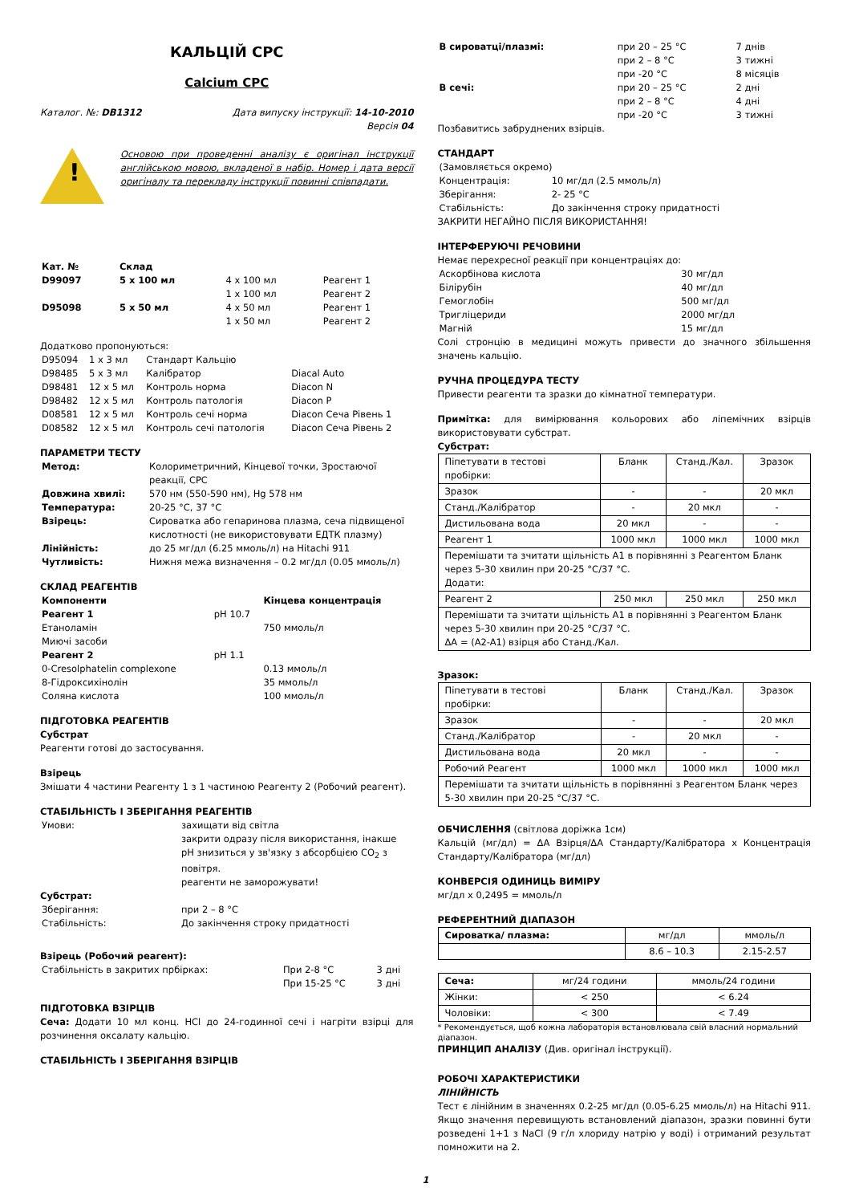КАЛЬЦІЙ CPC
Calcium CPC
Каталог. №: DB1312 Дата випуску інструкції: 14-10-2010
Версія 04
!
Основою при проведенні аналізу є оригінал інструкції англійською мовою, вкладеної в набір. Номер і дата версії оригіналу та перекладу інструкції повинні співпадати.
| Кат. № | Склад | | |
| D99097 | 5 x 100 мл | 4 x 100 мл 1 x 100 мл | Реагент 1 Реагент 2 |
| D95098 | 5 x 50 мл | 4 x 50 мл 1 x 50 мл | Реагент 1 Реагент 2 |
Додатково пропонуються:
| D95094 | 1 x 3 мл | Стандарт Кальцію | |
| D98485 | 5 x 3 мл | Калібратор | Diacal Auto |
| D98481 | 12 x 5 мл | Контроль норма | Diacon N |
| D98482 | 12 x 5 мл | Контроль патологія | Diacon P |
| D08581 | 12 x 5 мл | Контроль сечі норма | Diacon Сеча Рівень 1 |
| D08582 | 12 x 5 мл | Контроль сечі патологія | Diacon Сеча Рівень 2 |
ПАРАМЕТРИ ТЕСТУ
| Метод: | Колориметричний, Кінцевої точки, Зростаючої реакції, CPC |
| Довжина хвилі: | 570 нм (550-590 нм), Hg 578 нм |
| Температура: | 20-25 °C, 37 °C |
| Взірець: | Сироватка або гепаринова плазма, сеча підвищеної кислотності (не використовувати ЕДТК плазму) |
| Лінійність: | до 25 мг/дл (6.25 ммоль/л) на Hitachi 911 |
| Чутливість: | Нижня межа визначення – 0.2 мг/дл (0.05 ммоль/л) |
СКЛАД РЕАГЕНТІВ
| Компоненти | | Кінцева концентрація |
| Реагент 1 | pH 10.7 | |
| Етаноламін | | 750 ммоль/л |
| Миючі засоби | | |
| Реагент 2 | pH 1.1 | |
| 0-Cresolphatelin complexone | | 0.13 ммоль/л |
| 8-Гідроксихінолін | | 35 ммоль/л |
| Соляна кислота | | 100 ммоль/л |
ПІДГОТОВКА РЕАГЕНТІВ
Субстрат
Реагенти готові до застосування.
Взірець
Змішати 4 частини Реагенту 1 з 1 частиною Реагенту 2 (Робочий реагент).
СТАБІЛЬНІСТЬ І ЗБЕРІГАННЯ РЕАГЕНТІВ
| Умови: | захищати від світла закрити одразу після використання, інакше pH знизиться у зв'язку з абсорбцією CO<sub>2</sub> з повітря. реагенти не заморожувати! |
Субстрат:
| Зберігання: | при 2 – 8 °C |
| Стабільність: | До закінчення строку придатності |
Взірець (Робочий реагент):
| Стабільність в закритих прбірках: | При 2-8 °C При 15-25 °C | 3 дні 3 дні |
ПІДГОТОВКА ВЗІРЦІВ
Сеча: Додати 10 мл конц. HCl до 24-годинної сечі і нагріти взірці для розчинення оксалату кальцію.
СТАБІЛЬНІСТЬ І ЗБЕРІГАННЯ ВЗІРЦІВ
| В сироватці/плазмі: | при 20 – 25 °C при 2 – 8 °C при -20 °C | 7 днів 3 тижні 8 місяців |
| В сечі: | при 20 – 25 °C при 2 – 8 °C при -20 °C | 2 дні 4 дні 3 тижні |
Позбавитись забруднених взірців.
СТАНДАРТ
| (Замовляється окремо) | |
| Концентрація: | 10 мг/дл (2.5 ммоль/л) |
| Зберігання: | 2- 25 °C |
| Стабільність: | До закінчення строку придатності |
ЗАКРИТИ НЕГАЙНО ПІСЛЯ ВИКОРИСТАННЯ!
ІНТЕРФЕРУЮЧІ РЕЧОВИНИ
Немає перехресної реакції при концентраціях до:
| Аскорбінова кислота | 30 мг/дл |
| Білірубін | 40 мг/дл |
| Гемоглобін | 500 мг/дл |
| Тригліцериди | 2000 мг/дл |
| Магній | 15 мг/дл |
Солі стронцію в медицині можуть привести до значного збільшення значень кальцію.
РУЧНА ПРОЦЕДУРА ТЕСТУ
Привести реагенти та зразки до кімнатної температури.
Примітка: для вимірювання кольорових або ліпемічних взірців використовувати субстрат.
Субстрат:
| Піпетувати в тестові пробірки: | Бланк | Станд./Кал. | Зразок |
| Зразок | - | - | 20 мкл |
| Станд./Калібратор | - | 20 мкл | - |
| Дистильована вода | 20 мкл | - | - |
| Реагент 1 | 1000 мкл | 1000 мкл | 1000 мкл |
| Перемішати та зчитати щільність А1 в порівнянні з Реагентом Бланк через 5-30 хвилин при 20-25 °C/37 °C. Додати: | | | |
| Реагент 2 | 250 мкл | 250 мкл | 250 мкл |
| Перемішати та зчитати щільність А1 в порівнянні з Реагентом Бланк через 5-30 хвилин при 20-25 °C/37 °C. ΔA = (A2-A1) взірця або Станд./Кал. | | | |
Зразок:
| Піпетувати в тестові пробірки: | Бланк | Станд./Кал. | Зразок |
| Зразок | - | - | 20 мкл |
| Станд./Калібратор | - | 20 мкл | - |
| Дистильована вода | 20 мкл | - | - |
| Робочий Реагент | 1000 мкл | 1000 мкл | 1000 мкл |
| Перемішати та зчитати щільність в порівнянні з Реагентом Бланк через 5-30 хвилин при 20-25 °C/37 °C. | | | |
ОБЧИСЛЕННЯ (світлова доріжка 1см)
Кальцій (мг/дл) = ΔA Взірця/ΔA Стандарту/Калібратора x Концентрація Стандарту/Калібратора (мг/дл)
КОНВЕРСІЯ ОДИНИЦЬ ВИМІРУ
мг/дл x 0,2495 = ммоль/л
РЕФЕРЕНТНИЙ ДІАПАЗОН
| Сироватка/ плазма: | мг/дл | ммоль/л |
| | 8.6 – 10.3 | 2.15-2.57 |
| Сеча: | мг/24 години | ммоль/24 години |
| Жінки: | < 250 | < 6.24 |
| Чоловіки: | < 300 | < 7.49 |
* Рекомендується, щоб кожна лабораторія встановлювала свій власний нормальний діапазон.
ПРИНЦИП АНАЛІЗУ (Див. оригінал інструкції).
РОБОЧІ ХАРАКТЕРИСТИКИ
ЛІНІЙНІСТЬ
Тест є лінійним в значеннях 0.2-25 мг/дл (0.05-6.25 ммоль/л) на Hitachi 911. Якщо значення перевищують встановлений діапазон, зразки повинні бути розведені 1+1 з NaCl (9 г/л хлориду натрію у воді) і отриманий результат помножити на 2.
1